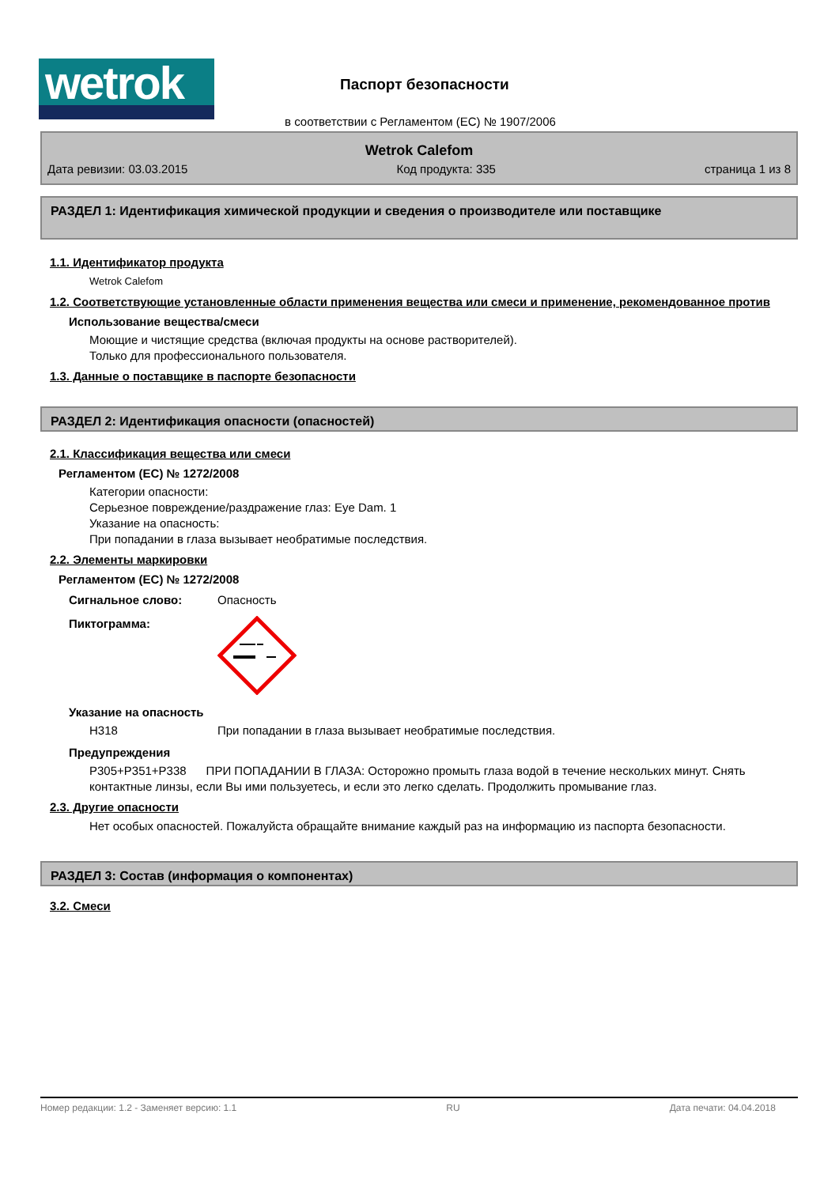wetrok Паспорт безопасности
в соответствии с Регламентом (ЕС) № 1907/2006
Wetrok Calefom
Дата ревизии: 03.03.2015 Код продукта: 335 страница 1 из 8
РАЗДЕЛ 1: Идентификация химической продукции и сведения о производителе или поставщике
1.1. Идентификатор продукта
Wetrok Calefom
1.2. Соответствующие установленные области применения вещества или смеси и применение, рекомендованное против
Использование вещества/смеси
Моющие и чистящие средства (включая продукты на основе растворителей).
Только для профессионального пользователя.
1.3. Данные о поставщике в паспорте безопасности
РАЗДЕЛ 2: Идентификация опасности (опасностей)
2.1. Классификация вещества или смеси
Регламентом (ЕС) № 1272/2008
Категории опасности:
Серьезное повреждение/раздражение глаз: Eye Dam. 1
Указание на опасность:
При попадании в глаза вызывает необратимые последствия.
2.2. Элементы маркировки
Регламентом (ЕС) № 1272/2008
Сигнальное слово: Опасность
Пиктограмма:
Указание на опасность
H318 При попадании в глаза вызывает необратимые последствия.
Предупреждения
P305+P351+P338 ПРИ ПОПАДАНИИ В ГЛАЗА: Осторожно промыть глаза водой в течение нескольких минут. Снять контактные линзы, если Вы ими пользуетесь, и если это легко сделать. Продолжить промывание глаз.
2.3. Другие опасности
Нет особых опасностей. Пожалуйста обращайте внимание каждый раз на информацию из паспорта безопасности.
РАЗДЕЛ 3: Состав (информация о компонентах)
3.2. Смеси
Номер редакции: 1.2 - Заменяет версию: 1.1 RU Дата печати: 04.04.2018